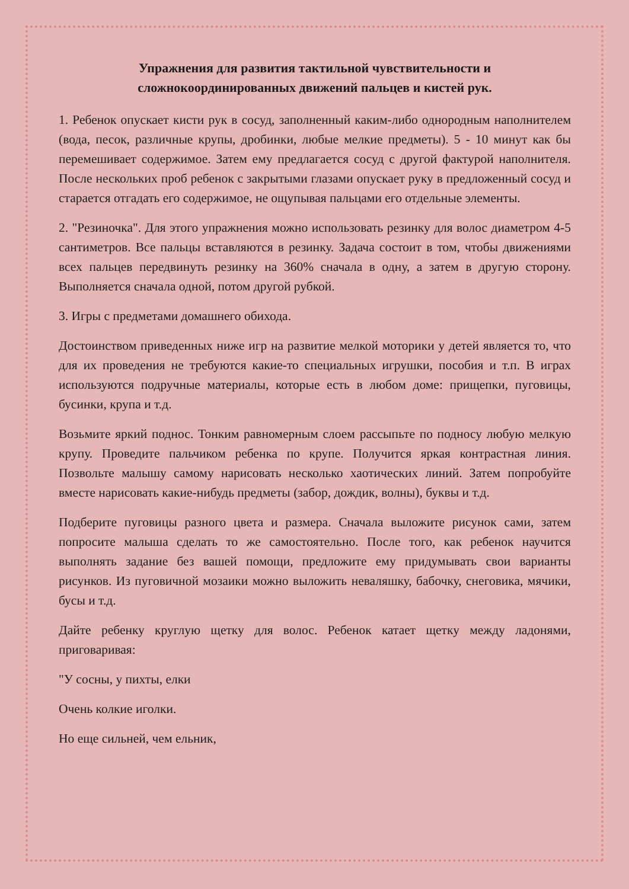Упражнения для развития тактильной чувствительности и сложнокоординированных движений пальцев и кистей рук.
1. Ребенок опускает кисти рук в сосуд, заполненный каким-либо однородным наполнителем (вода, песок, различные крупы, дробинки, любые мелкие предметы). 5 - 10 минут как бы перемешивает содержимое. Затем ему предлагается сосуд с другой фактурой наполнителя. После нескольких проб ребенок с закрытыми глазами опускает руку в предложенный сосуд и старается отгадать его содержимое, не ощупывая пальцами его отдельные элементы.
2. "Резиночка". Для этого упражнения можно использовать резинку для волос диаметром 4-5 сантиметров. Все пальцы вставляются в резинку. Задача состоит в том, чтобы движениями всех пальцев передвинуть резинку на 360% сначала в одну, а затем в другую сторону. Выполняется сначала одной, потом другой рубкой.
3. Игры с предметами домашнего обихода.
Достоинством приведенных ниже игр на развитие мелкой моторики у детей является то, что для их проведения не требуются какие-то специальных игрушки, пособия и т.п. В играх используются подручные материалы, которые есть в любом доме: прищепки, пуговицы, бусинки, крупа и т.д.
Возьмите яркий поднос. Тонким равномерным слоем рассыпьте по подносу любую мелкую крупу. Проведите пальчиком ребенка по крупе. Получится яркая контрастная линия. Позвольте малышу самому нарисовать несколько хаотических линий. Затем попробуйте вместе нарисовать какие-нибудь предметы (забор, дождик, волны), буквы и т.д.
Подберите пуговицы разного цвета и размера. Сначала выложите рисунок сами, затем попросите малыша сделать то же самостоятельно. После того, как ребенок научится выполнять задание без вашей помощи, предложите ему придумывать свои варианты рисунков. Из пуговичной мозаики можно выложить неваляшку, бабочку, снеговика, мячики, бусы и т.д.
Дайте ребенку круглую щетку для волос. Ребенок катает щетку между ладонями, приговаривая:
"У сосны, у пихты, елки
Очень колкие иголки.
Но еще сильней, чем ельник,